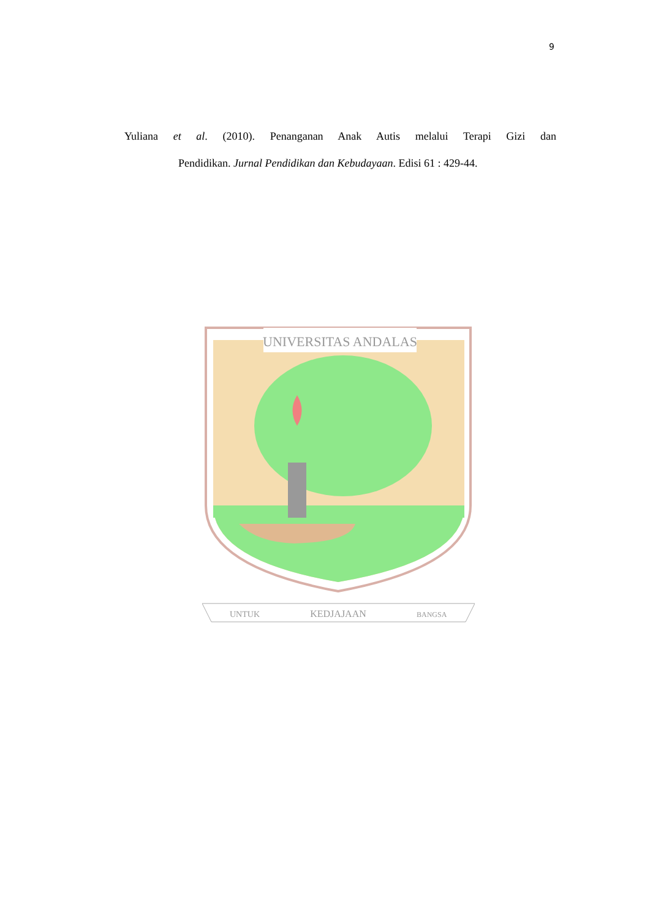9
Yuliana et al. (2010). Penanganan Anak Autis melalui Terapi Gizi dan
Pendidikan. Jurnal Pendidikan dan Kebudayaan. Edisi 61 : 429-44.
UNIVERSITAS ANDALAS
UNTUK
KEDJAJAAN
BANGSA